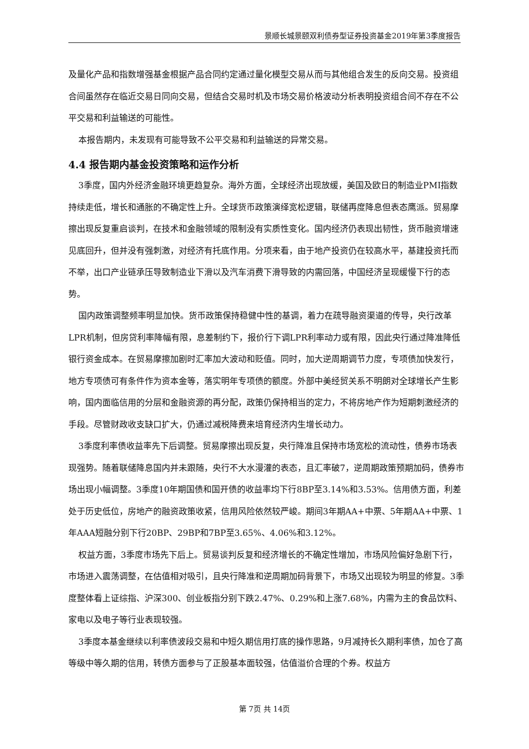景顺长城景颐双利债券型证券投资基金2019年第3季度报告
及量化产品和指数增强基金根据产品合同约定通过量化模型交易从而与其他组合发生的反向交易。投资组合间虽然存在临近交易日同向交易，但结合交易时机及市场交易价格波动分析表明投资组合间不存在不公平交易和利益输送的可能性。
本报告期内，未发现有可能导致不公平交易和利益输送的异常交易。
4.4 报告期内基金投资策略和运作分析
3季度，国内外经济金融环境更趋复杂。海外方面，全球经济出现放缓，美国及欧日的制造业PMI指数持续走低，增长和通胀的不确定性上升。全球货币政策演绎宽松逻辑，联储再度降息但表态鹰派。贸易摩擦出现反复重启谈判，在技术和金融领域的限制没有实质性变化。国内经济仍表现出韧性，货币融资增速见底回升，但并没有强刺激，对经济有托底作用。分项来看，由于地产投资仍在较高水平，基建投资托而不举，出口产业链承压导致制造业下滑以及汽车消费下滑导致的内需回落，中国经济呈现缓慢下行的态势。
国内政策调整频率明显加快。货币政策保持稳健中性的基调，着力在疏导融资渠道的传导，央行改革LPR机制，但房贷利率降幅有限，息差制约下，报价行下调LPR利率动力或有限，因此央行通过降准降低银行资金成本。在贸易摩擦加剧时汇率加大波动和贬值。同时，加大逆周期调节力度，专项债加快发行，地方专项债可有条件作为资本金等，落实明年专项债的额度。外部中美经贸关系不明朗对全球增长产生影响，国内面临信用的分层和金融资源的再分配，政策仍保持相当的定力，不将房地产作为短期刺激经济的手段。尽管财政收支缺口扩大，仍通过减税降费来培育经济内生增长动力。
3季度利率债收益率先下后调整。贸易摩擦出现反复，央行降准且保持市场宽松的流动性，债券市场表现强势。随着联储降息国内并未跟随，央行不大水漫灌的表态，且汇率破7，逆周期政策预期加码，债券市场出现小幅调整。3季度10年期国债和国开债的收益率均下行8BP至3.14%和3.53%。信用债方面，利差处于历史低位，房地产的融资政策收紧，信用风险依然较严峻。期间3年期AA+中票、5年期AA+中票、1年AAA短融分别下行20BP、29BP和7BP至3.65%、4.06%和3.12%。
权益方面，3季度市场先下后上。贸易谈判反复和经济增长的不确定性增加，市场风险偏好急剧下行，市场进入震荡调整，在估值相对吸引，且央行降准和逆周期加码背景下，市场又出现较为明显的修复。3季度整体看上证综指、沪深300、创业板指分别下跌2.47%、0.29%和上涨7.68%，内需为主的食品饮料、家电以及电子等行业表现较强。
3季度本基金继续以利率债波段交易和中短久期信用打底的操作思路，9月减持长久期利率债，加仓了高等级中等久期的信用，转债方面参与了正股基本面较强，估值溢价合理的个券。权益方
第 7页 共 14页